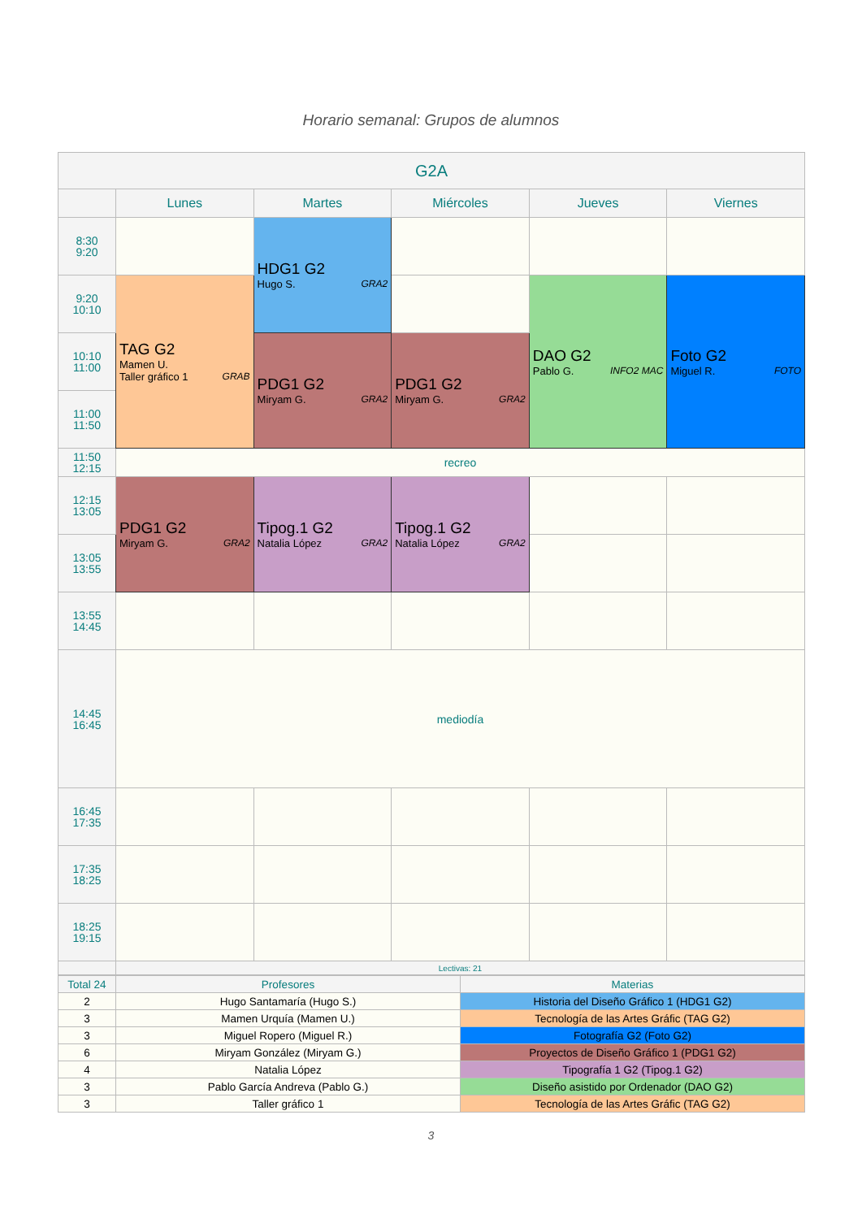Horario semanal: Grupos de alumnos
| G2A | | | | | |
| --- | --- | --- | --- | --- | --- |
| | Lunes | Martes | Miércoles | Jueves | Viernes |
| 8:30 9:20 | | HDG1 G2 Hugo S. GRA2 | | | |
| 9:20 10:10 | TAG G2 Mamen U. Taller gráfico 1 GRAB | | | DAO G2 Pablo G. INFO2 MAC | Foto G2 Miguel R. FOTO |
| 10:10 11:00 | | PDG1 G2 Miryam G. GRA2 | PDG1 G2 Miryam G. GRA2 | | |
| 11:00 11:50 | | | | | |
| 11:50 12:15 | recreo | | | | |
| 12:15 13:05 | PDG1 G2 Miryam G. GRA2 | Tipog.1 G2 Natalia López GRA2 | Tipog.1 G2 Natalia López GRA2 | | |
| 13:05 13:55 | | | | | |
| 13:55 14:45 | | | | | |
| 14:45 16:45 | mediodía | | | | |
| 16:45 17:35 | | | | | |
| 17:35 18:25 | | | | | |
| 18:25 19:15 | | | | | |
| | Lectivas: 21 | | | | |
| Total 24 | Profesores | Materias |
| 2 | Hugo Santamaría (Hugo S.) | Historia del Diseño Gráfico 1 (HDG1 G2) |
| 3 | Mamen Urquía (Mamen U.) | Tecnología de las Artes Gráfic (TAG G2) |
| 3 | Miguel Ropero (Miguel R.) | Fotografía G2 (Foto G2) |
| 6 | Miryam González (Miryam G.) | Proyectos de Diseño Gráfico 1 (PDG1 G2) |
| 4 | Natalia López | Tipografía 1 G2 (Tipog.1 G2) |
| 3 | Pablo García Andreva (Pablo G.) | Diseño asistido por Ordenador (DAO G2) |
| 3 | Taller gráfico 1 | Tecnología de las Artes Gráfic (TAG G2) |
3